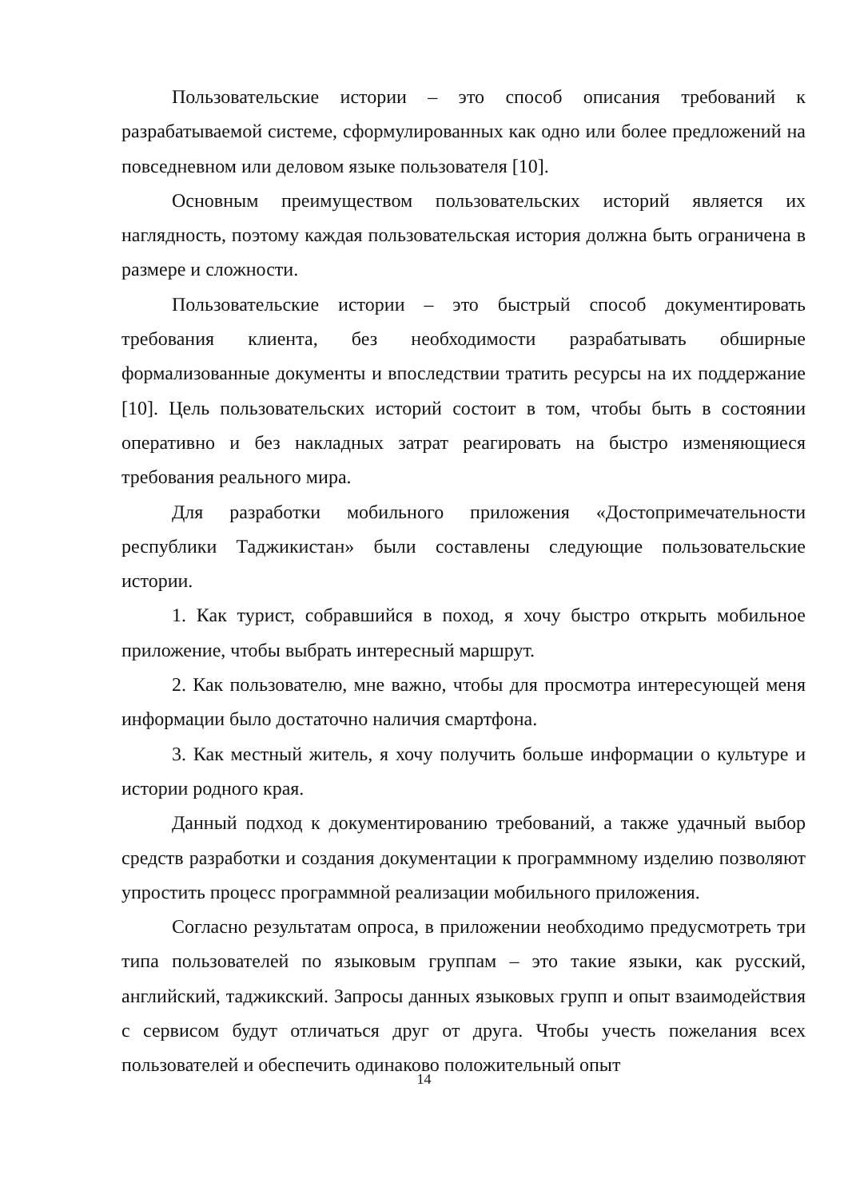Пользовательские истории – это способ описания требований к разрабатываемой системе, сформулированных как одно или более предложений на повседневном или деловом языке пользователя [10].
Основным преимуществом пользовательских историй является их наглядность, поэтому каждая пользовательская история должна быть ограничена в размере и сложности.
Пользовательские истории – это быстрый способ документировать требования клиента, без необходимости разрабатывать обширные формализованные документы и впоследствии тратить ресурсы на их поддержание [10]. Цель пользовательских историй состоит в том, чтобы быть в состоянии оперативно и без накладных затрат реагировать на быстро изменяющиеся требования реального мира.
Для разработки мобильного приложения «Достопримечательности республики Таджикистан» были составлены следующие пользовательские истории.
1. Как турист, собравшийся в поход, я хочу быстро открыть мобильное приложение, чтобы выбрать интересный маршрут.
2. Как пользователю, мне важно, чтобы для просмотра интересующей меня информации было достаточно наличия смартфона.
3. Как местный житель, я хочу получить больше информации о культуре и истории родного края.
Данный подход к документированию требований, а также удачный выбор средств разработки и создания документации к программному изделию позволяют упростить процесс программной реализации мобильного приложения.
Согласно результатам опроса, в приложении необходимо предусмотреть три типа пользователей по языковым группам – это такие языки, как русский, английский, таджикский. Запросы данных языковых групп и опыт взаимодействия с сервисом будут отличаться друг от друга. Чтобы учесть пожелания всех пользователей и обеспечить одинаково положительный опыт
14